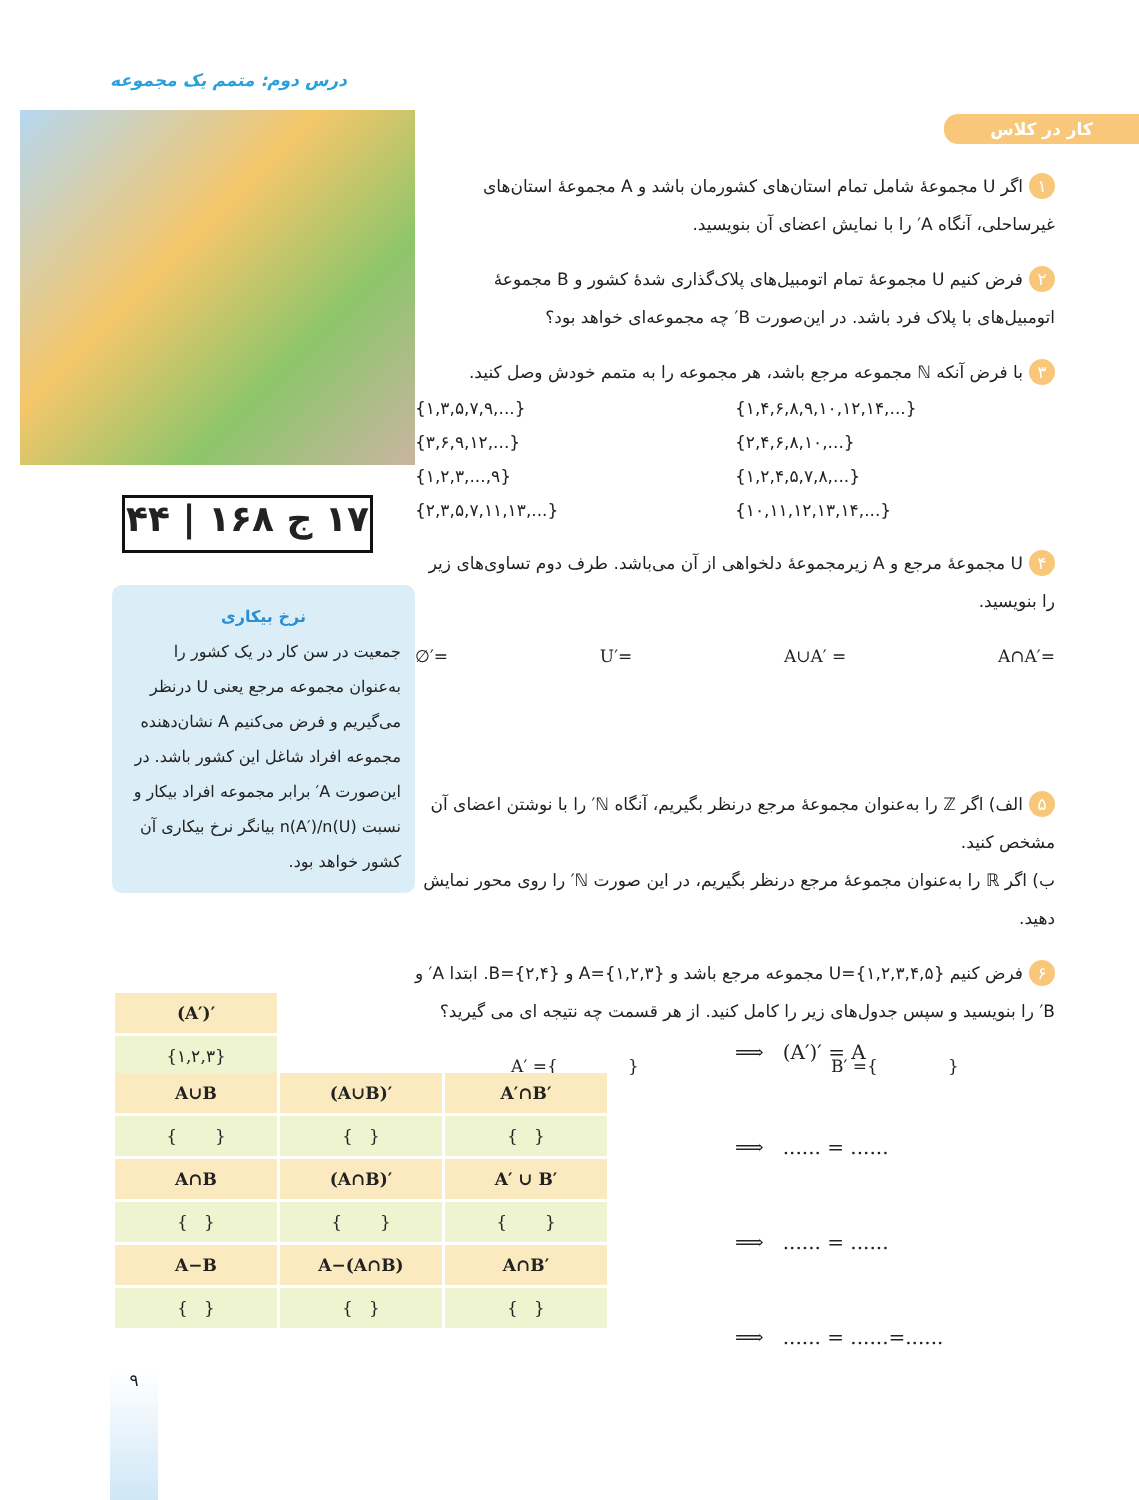درس دوم: متمم یک مجموعه
۱۷ ج ۱۶۸ | ۴۴
نرخ بیکاری
جمعیت در سن کار در یک کشور را به‌عنوان مجموعه مرجع یعنی U درنظر می‌گیریم و فرض می‌کنیم A نشان‌دهنده مجموعه افراد شاغل این کشور باشد. در این‌صورت A′ برابر مجموعه افراد بیکار و نسبت n(A′)/n(U) بیانگر نرخ بیکاری آن کشور خواهد بود.
کار در کلاس
۱ اگر U مجموعهٔ شامل تمام استان‌های کشورمان باشد و A مجموعهٔ استان‌های غیرساحلی، آنگاه A′ را با نمایش اعضای آن بنویسید.
۲ فرض کنیم U مجموعهٔ تمام اتومبیل‌های پلاک‌گذاری شدهٔ کشور و B مجموعهٔ اتومبیل‌های با پلاک فرد باشد. در این‌صورت B′ چه مجموعه‌ای خواهد بود؟
۳ با فرض آنکه ℕ مجموعه مرجع باشد، هر مجموعه را به متمم خودش وصل کنید.
{۱,۳,۵,۷,۹,...} {۱,۴,۶,۸,۹,۱۰,۱۲,۱۴,...} {۳,۶,۹,۱۲,...} {۲,۴,۶,۸,۱۰,...} {۱,۲,۳,...,۹} {۱,۲,۴,۵,۷,۸,...} {۲,۳,۵,۷,۱۱,۱۳,...} {۱۰,۱۱,۱۲,۱۳,۱۴,...}
۴ U مجموعهٔ مرجع و A زیرمجموعهٔ دلخواهی از آن می‌باشد. طرف دوم تساوی‌های زیر را بنویسید.
∅′= U′= A∪A′ = A∩A′=
۵ الف) اگر ℤ را به‌عنوان مجموعهٔ مرجع درنظر بگیریم، آنگاه ℕ′ را با نوشتن اعضای آن مشخص کنید.
ب) اگر ℝ را به‌عنوان مجموعهٔ مرجع درنظر بگیریم، در این صورت ℕ′ را روی محور نمایش دهید.
۶ فرض کنیم U={۱,۲,۳,۴,۵} مجموعه مرجع باشد و A={۱,۲,۳} و B={۲,۴}. ابتدا A′ و B′ را بنویسید و سپس جدول‌های زیر را کامل کنید. از هر قسمت چه نتیجه ای می گیرید؟
A′ ={ } B′ ={ }
| (A′)′ |
| --- |
| {۱,۲,۳} |
| A∪B | (A∪B)′ | A′∩B′ |
| --- | --- | --- |
| { } | { } | { } |
| A∩B | (A∩B)′ | A′ ∪ B′ |
| { } | { } | { } |
| A−B | A−(A∩B) | A∩B′ |
| { } | { } | { } |
⟹ (A′)′ = A
⟹ ...... = ......
⟹ ...... = ......
⟹ ...... = ......=......
۹